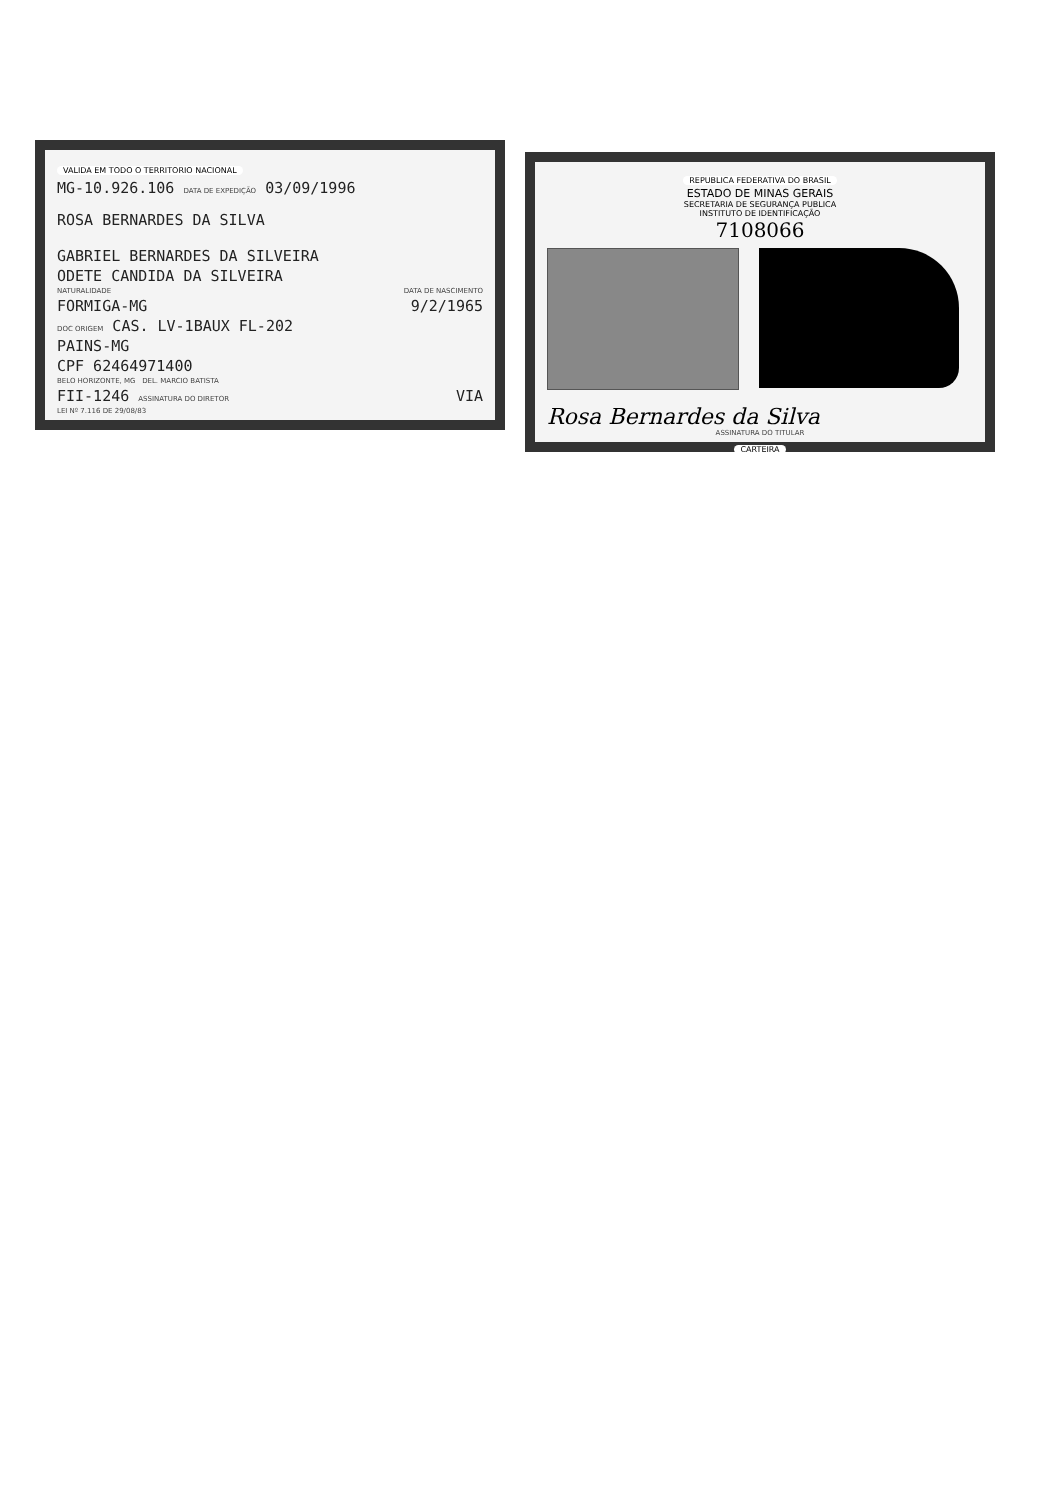VALIDA EM TODO O TERRITORIO NACIONAL
MG-10.926.106 DATA DE EXPEDIÇÃO 03/09/1996
ROSA BERNARDES DA SILVA
GABRIEL BERNARDES DA SILVEIRA
ODETE CANDIDA DA SILVEIRA
NATURALIDADE DATA DE NASCIMENTO
FORMIGA-MG 9/2/1965
DOC ORIGEM CAS. LV-1BAUX FL-202
PAINS-MG
CPF 62464971400
BELO HORIZONTE, MG DEL. MARCIO BATISTA
FII-1246 ASSINATURA DO DIRETOR VIA
LEI Nº 7.116 DE 29/08/83
REPUBLICA FEDERATIVA DO BRASIL
ESTADO DE MINAS GERAIS
SECRETARIA DE SEGURANÇA PUBLICA
INSTITUTO DE IDENTIFICAÇÃO
7108066
Rosa Bernardes da Silva
ASSINATURA DO TITULAR
CARTEIRA